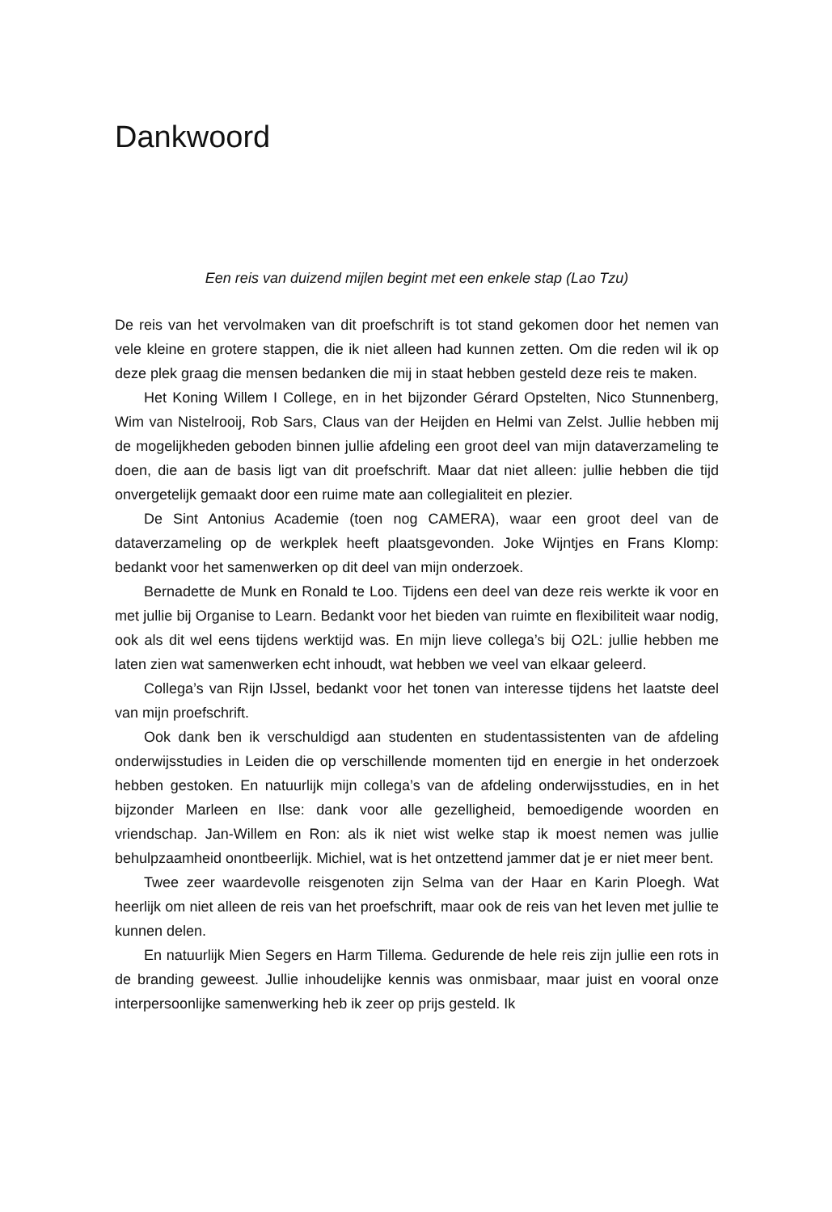Dankwoord
Een reis van duizend mijlen begint met een enkele stap (Lao Tzu)
De reis van het vervolmaken van dit proefschrift is tot stand gekomen door het nemen van vele kleine en grotere stappen, die ik niet alleen had kunnen zetten. Om die reden wil ik op deze plek graag die mensen bedanken die mij in staat hebben gesteld deze reis te maken.
Het Koning Willem I College, en in het bijzonder Gérard Opstelten, Nico Stunnenberg, Wim van Nistelrooij, Rob Sars, Claus van der Heijden en Helmi van Zelst. Jullie hebben mij de mogelijkheden geboden binnen jullie afdeling een groot deel van mijn dataverzameling te doen, die aan de basis ligt van dit proefschrift. Maar dat niet alleen: jullie hebben die tijd onvergetelijk gemaakt door een ruime mate aan collegialiteit en plezier.
De Sint Antonius Academie (toen nog CAMERA), waar een groot deel van de dataverzameling op de werkplek heeft plaatsgevonden. Joke Wijntjes en Frans Klomp: bedankt voor het samenwerken op dit deel van mijn onderzoek.
Bernadette de Munk en Ronald te Loo. Tijdens een deel van deze reis werkte ik voor en met jullie bij Organise to Learn. Bedankt voor het bieden van ruimte en flexibiliteit waar nodig, ook als dit wel eens tijdens werktijd was. En mijn lieve collega’s bij O2L: jullie hebben me laten zien wat samenwerken echt inhoudt, wat hebben we veel van elkaar geleerd.
Collega’s van Rijn IJssel, bedankt voor het tonen van interesse tijdens het laatste deel van mijn proefschrift.
Ook dank ben ik verschuldigd aan studenten en studentassistenten van de afdeling onderwijsstudies in Leiden die op verschillende momenten tijd en energie in het onderzoek hebben gestoken. En natuurlijk mijn collega’s van de afdeling onderwijsstudies, en in het bijzonder Marleen en Ilse: dank voor alle gezelligheid, bemoedigende woorden en vriendschap. Jan-Willem en Ron: als ik niet wist welke stap ik moest nemen was jullie behulpzaamheid onontbeerlijk. Michiel, wat is het ontzettend jammer dat je er niet meer bent.
Twee zeer waardevolle reisgenoten zijn Selma van der Haar en Karin Ploegh. Wat heerlijk om niet alleen de reis van het proefschrift, maar ook de reis van het leven met jullie te kunnen delen.
En natuurlijk Mien Segers en Harm Tillema. Gedurende de hele reis zijn jullie een rots in de branding geweest. Jullie inhoudelijke kennis was onmisbaar, maar juist en vooral onze interpersoonlijke samenwerking heb ik zeer op prijs gesteld. Ik